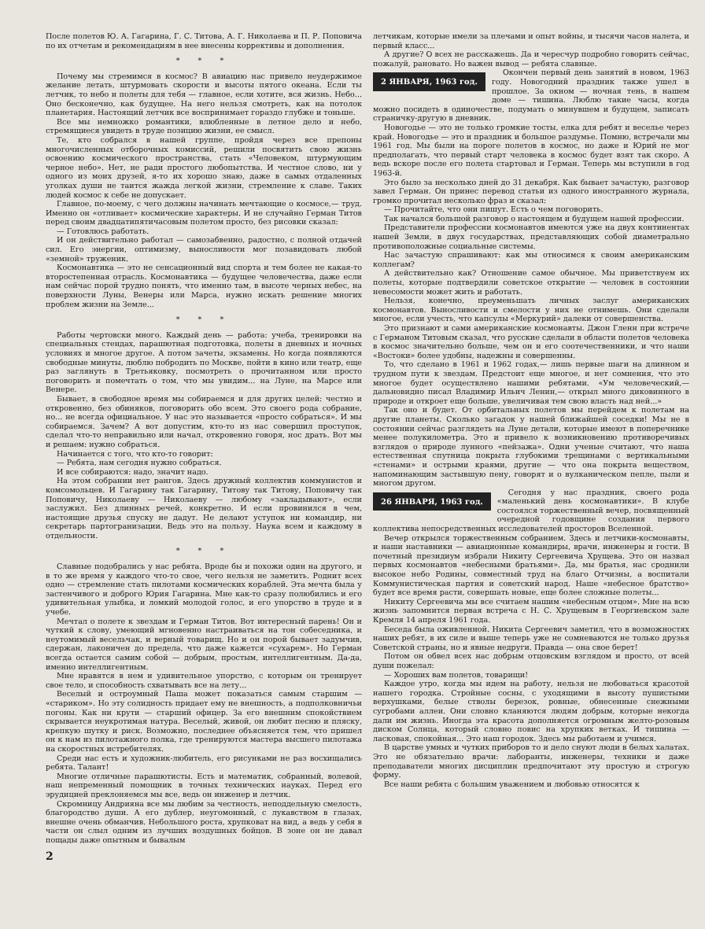После полетов Ю. А. Гагарина, Г. С. Титова, А. Г. Николаева и П. Р. Поповича по их отчетам и рекомендациям в нее внесены коррективы и дополнения.
* * *
Почему мы стремимся в космос? В авиацию нас привело неудержимое желание летать, штурмовать скорости и высоты пятого океана. Если ты летчик, то небо и полеты для тебя — главное, если хотите, вся жизнь. Небо... Оно бесконечно, как будущее. На него нельзя смотреть, как на потолок планетария. Настоящий летчик все воспринимает гораздо глубже и тоньше.
Все мы немножко романтики, влюбленные в летное дело и небо, стремящиеся увидеть в труде позицию жизни, ее смысл.
Те, кто собрался в нашей группе, пройдя через все препоны многочисленных отборочных комиссий, решили посвятить свою жизнь освоению космического пространства, стать «Человеком, штурмующим черное небо». Нет, не ради простого любопытства. И честное слово, ни у одного из моих друзей, я-то их хорошо знаю, даже в самых отдаленных уголках души не таится жажда легкой жизни, стремление к славе. Таких людей космос к себе не допускает.
Главное, по-моему, с чего должны начинать мечтающие о космосе,— труд. Именно он «отливает» космические характеры. И не случайно Герман Титов перед своим двадцатипятичасовым полетом просто, без рисовки сказал:
— Готовлюсь работать.
И он действительно работал — самозабвенно, радостно, с полной отдачей сил. Его энергии, оптимизму, выносливости мог позавидовать любой «земной» труженик.
Космонавтика — это не сенсационный вид спорта и тем более не какая-то второстепенная отрасль. Космонавтика — будущее человечества, даже если нам сейчас порой трудно понять, что именно там, в высоте черных небес, на поверхности Луны, Венеры или Марса, нужно искать решение многих проблем жизни на Земле...
* * *
Работы чертовски много. Каждый день — работа: учеба, тренировки на специальных стендах, парашютная подготовка, полеты в дневных и ночных условиях и многое другое. А потом зачеты, экзамены. Но когда появляются свободные минуты, люблю побродить по Москве, пойти в кино или театр, еще раз заглянуть в Третьяковку, посмотреть о прочитанном или просто поговорить и помечтать о том, что мы увидим... на Луне, на Марсе или Венере.
Бывает, в свободное время мы собираемся и для других целей: честно и откровенно, без обиняков, поговорить обо всем. Это своего рода собрание, но... не всегда официальное. У нас это называется «просто собраться». И мы собираемся. Зачем? А вот допустим, кто-то из нас совершил проступок, сделал что-то неправильно или начал, откровенно говоря, нос драть. Вот мы и решаем: нужно собраться.
Начинается с того, что кто-то говорит:
— Ребята, нам сегодня нужно собраться.
И все собираются: надо, значит надо.
На этом собрании нет рангов. Здесь дружный коллектив коммунистов и комсомольцев. И Гагарину так Гагарину, Титову так Титову, Поповичу так Поповичу, Николаеву — Николаеву — любому «закладывают», если заслужил. Без длинных речей, конкретно. И если провинился в чем, настоящие друзья спуску не дадут. Не делают уступок ни командир, ни секретарь партогранизации. Ведь это на пользу. Наука всем и каждому в отдельности.
* * *
Славные подобрались у нас ребята. Вроде бы и похожи один на другого, и в то же время у каждого что-то свое, чего нельзя не заметить. Роднит всех одно — стремление стать пилотами космических кораблей. Эта мечта была у застенчивого и доброго Юрия Гагарина. Мне как-то сразу полюбились и его удивительная улыбка, и ломкий молодой голос, и его упорство в труде и в учебе.
Мечтал о полете к звездам и Герман Титов. Вот интересный парень! Он и чуткий к слову, умеющий мгновенно настраиваться на тон собеседника, и неутомимый весельчак, и верный товарищ. Но и он порой бывает задумчив, сдержан, лаконичен до предела, что даже кажется «сухарем». Но Герман всегда остается самим собой — добрым, простым, интеллигентным. Да-да, именно интеллигентным.
Мне нравятся в нем и удивительное упорство, с которым он тренирует свое тело, и способность схватывать все на лету...
Веселый и остроумный Паша может показаться самым старшим — «стариком». Но эту солидность придает ему не внешность, а подполковничьи погоны. Как ни крути — старший офицер. За его внешним спокойствием скрывается неукротимая натура. Веселый, живой, он любит песню и пляску, крепкую шутку и риск. Возможно, последнее объясняется тем, что пришел он к нам из пилотажного полка, где тренируются мастера высшего пилотажа на скоростных истребителях.
Среди нас есть и художник-любитель, его рисунками не раз восхищались ребята. Талант!
Многие отличные парашютисты. Есть и математик, собранный, волевой, наш непременный помощник в точных технических науках. Перед его эрудицией преклоняемся мы все, ведь он инженер и летчик.
Скромницу Андрияна все мы любим за честность, неподдельную смелость, благородство души. А его дублер, неугомонный, с лукавством в глазах, внешне очень обманчив. Небольшого роста, хрупковат на вид, а ведь у себя в части он слыл одним из лучших воздушных бойцов. В зоне он не давал пощады даже опытным и бывалым
2
летчикам, которые имели за плечами и опыт войны, и тысячи часов налета, и первый класс...
А другие? О всех не расскажешь. Да и чересчур подробно говорить сейчас, пожалуй, рановато. Но важен вывод — ребята славные.
2 ЯНВАРЯ, 1963 год.
Окончен первый день занятий в новом, 1963 году. Новогодний праздник также ушел в прошлое. За окном — ночная тень, в нашем доме — тишина. Люблю такие часы, когда можно посидеть в одиночестве, подумать о минувшем и будущем, записать страничку-другую в дневник.
Новогодье — это не только громкие тосты, елка для ребят и веселье через край. Новогодье — это и праздник и большое раздумье. Помню, встречали мы 1961 год. Мы были на пороге полетов в космос, но даже и Юрий не мог предполагать, что первый старт человека в космос будет взят так скоро. А ведь вскоре после его полета стартовал и Герман. Теперь мы вступили в год 1963-й.
Это было за несколько дней до 31 декабря. Как бывает зачастую, разговор завел Герман. Он принес перевод статьи из одного иностранного журнала, громко прочитал несколько фраз и сказал:
— Прочитайте, что они пишут. Есть о чем поговорить.
Так начался большой разговор о настоящем и будущем нашей профессии.
Представители профессии космонавтов имеются уже на двух континентах нашей Земли, в двух государствах, представляющих собой диаметрально противоположные социальные системы.
Нас зачастую спрашивают: как мы относимся к своим американским коллегам?
А действительно как? Отношение самое обычное. Мы приветствуем их полеты, которые подтвердили советское открытие — человек в состоянии невесомости может жить и работать.
Нельзя, конечно, преуменьшать личных заслуг американских космонавтов. Выносливости и смелости у них не отнимешь. Они сделали многое, если учесть, что капсулы «Меркурий» далеки от совершенства.
Это признают и сами американские космонавты. Джон Гленн при встрече с Германом Титовым сказал, что русские сделали в области полетов человека в космос значительно больше, чем он и его соотечественники, и что наши «Востоки» более удобны, надежны и совершенны.
То, что сделано в 1961 и 1962 годах,— лишь первые шаги на длинном и трудном пути к звездам. Предстоит еще многое, и нет сомнения, что это многое будет осуществлено нашими ребятами. «Ум человеческий,— дальновидно писал Владимир Ильич Ленин,— открыл много диковинного в природе и откроет еще больше, увеличивая тем свою власть над ней...»
Так оно и будет. От орбитальных полетов мы перейдем к полетам на другие планеты. Сколько загадок у нашей ближайшей соседки! Мы не в состоянии сейчас разглядеть на Луне детали, которые имеют в поперечнике менее полукилометра. Это и привело к возникновению противоречивых взглядов о природе лунного «пейзажа». Одни ученые считают, что наша естественная спутница покрыта глубокими трещинами с вертикальными «стенами» и острыми краями, другие — что она покрыта веществом, напоминающим застывшую пену, говорят и о вулканическом пепле, пыли и многом другом.
26 ЯНВАРЯ, 1963 год.
Сегодня у нас праздник, своего рода «маленький день космонавтики». В клубе состоялся торжественный вечер, посвященный очередной годовщине создания первого коллектива непосредственных исследователей просторов Вселенной.
Вечер открылся торжественным собранием. Здесь и летчики-космонавты, и наши наставники — авиационные командиры, врачи, инженеры и гости. В почетный президиум избрали Никиту Сергеевича Хрущева. Это он назвал первых космонавтов «небесными братьями». Да, мы братья, нас сроднили высокое небо Родины, совместный труд на благо Отчизны, а воспитали Коммунистическая партия и советский народ. Наше «небесное братство» будет все время расти, совершать новые, еще более сложные полеты...
Никиту Сергеевича мы все считаем нашим «небесным отцом». Мне на всю жизнь запомнится первая встреча с Н. С. Хрущевым в Георгиевском зале Кремля 14 апреля 1961 года.
Беседа была оживленной. Никита Сергеевич заметил, что в возможностях наших ребят, в их силе и выше теперь уже не сомневаются не только друзья Советской страны, но и явные недруги. Правда — она свое берет!
Потом он обвел всех нас добрым отцовским взглядом и просто, от всей души пожелал:
— Хороших вам полетов, товарищи!
Каждое утро, когда мы идем на работу, нельзя не любоваться красотой нашего городка. Стройные сосны, с уходящими в высоту пушистыми верхушками, белые стволы березок, ровные, обнесенные снежными сугробами аллеи. Они словно кланяются людям добрым, которые некогда дали им жизнь. Иногда эта красота дополняется огромным желто-розовым диском Солнца, который словно повис на хрупких ветках. И тишина — ласковая, спокойная... Это наш городок. Здесь мы работаем и учимся.
В царстве умных и чутких приборов то и дело снуют люди в белых халатах. Это не обязательно врачи: лаборанты, инженеры, техники и даже преподаватели многих дисциплин предпочитают эту простую и строгую форму.
Все наши ребята с большим уважением и любовью относятся к